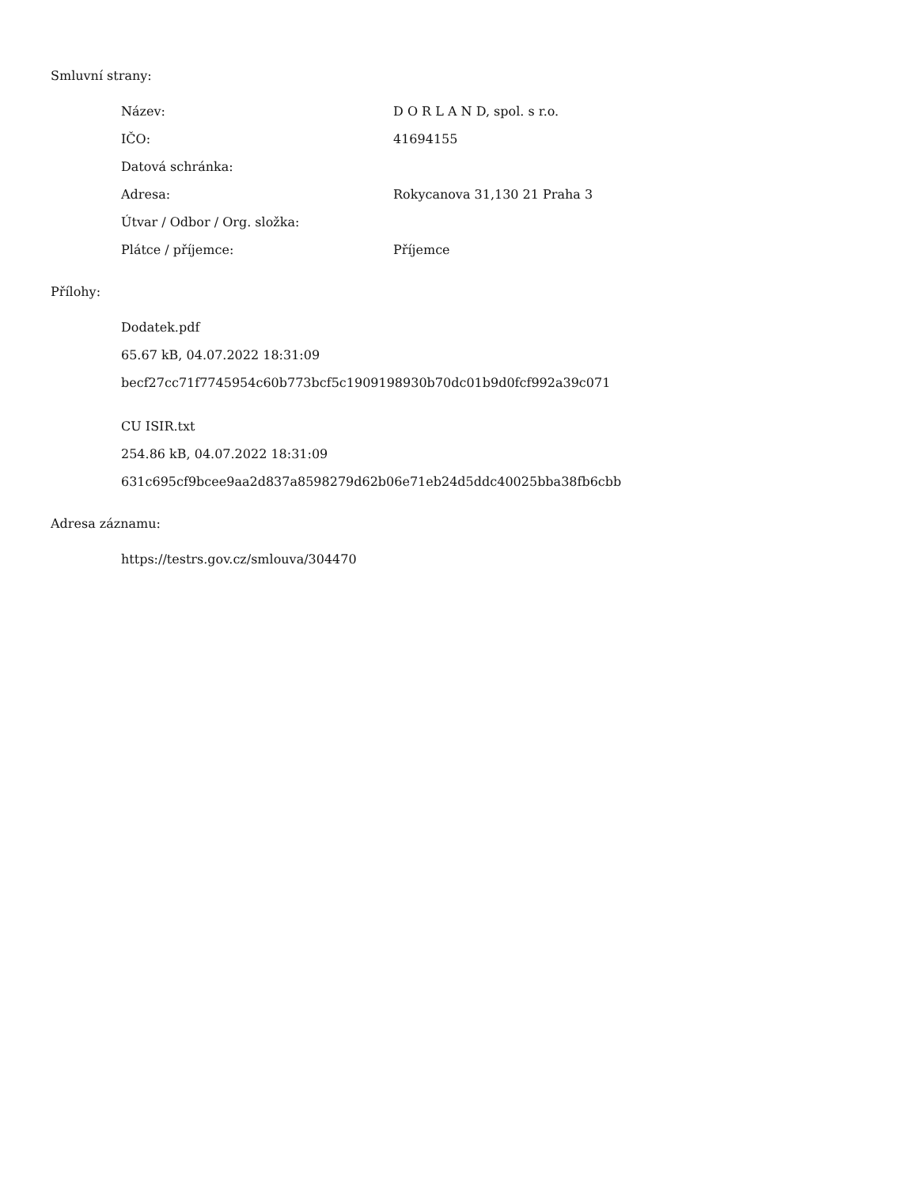Smluvní strany:
| Název: | D O R L A N D, spol. s r.o. |
| IČO: | 41694155 |
| Datová schránka: | |
| Adresa: | Rokycanova 31,130 21 Praha 3 |
| Útvar / Odbor / Org. složka: | |
| Plátce / příjemce: | Příjemce |
Přílohy:
Dodatek.pdf
65.67 kB, 04.07.2022 18:31:09
becf27cc71f7745954c60b773bcf5c1909198930b70dc01b9d0fcf992a39c071
CU ISIR.txt
254.86 kB, 04.07.2022 18:31:09
631c695cf9bcee9aa2d837a8598279d62b06e71eb24d5ddc40025bba38fb6cbb
Adresa záznamu:
https://testrs.gov.cz/smlouva/304470